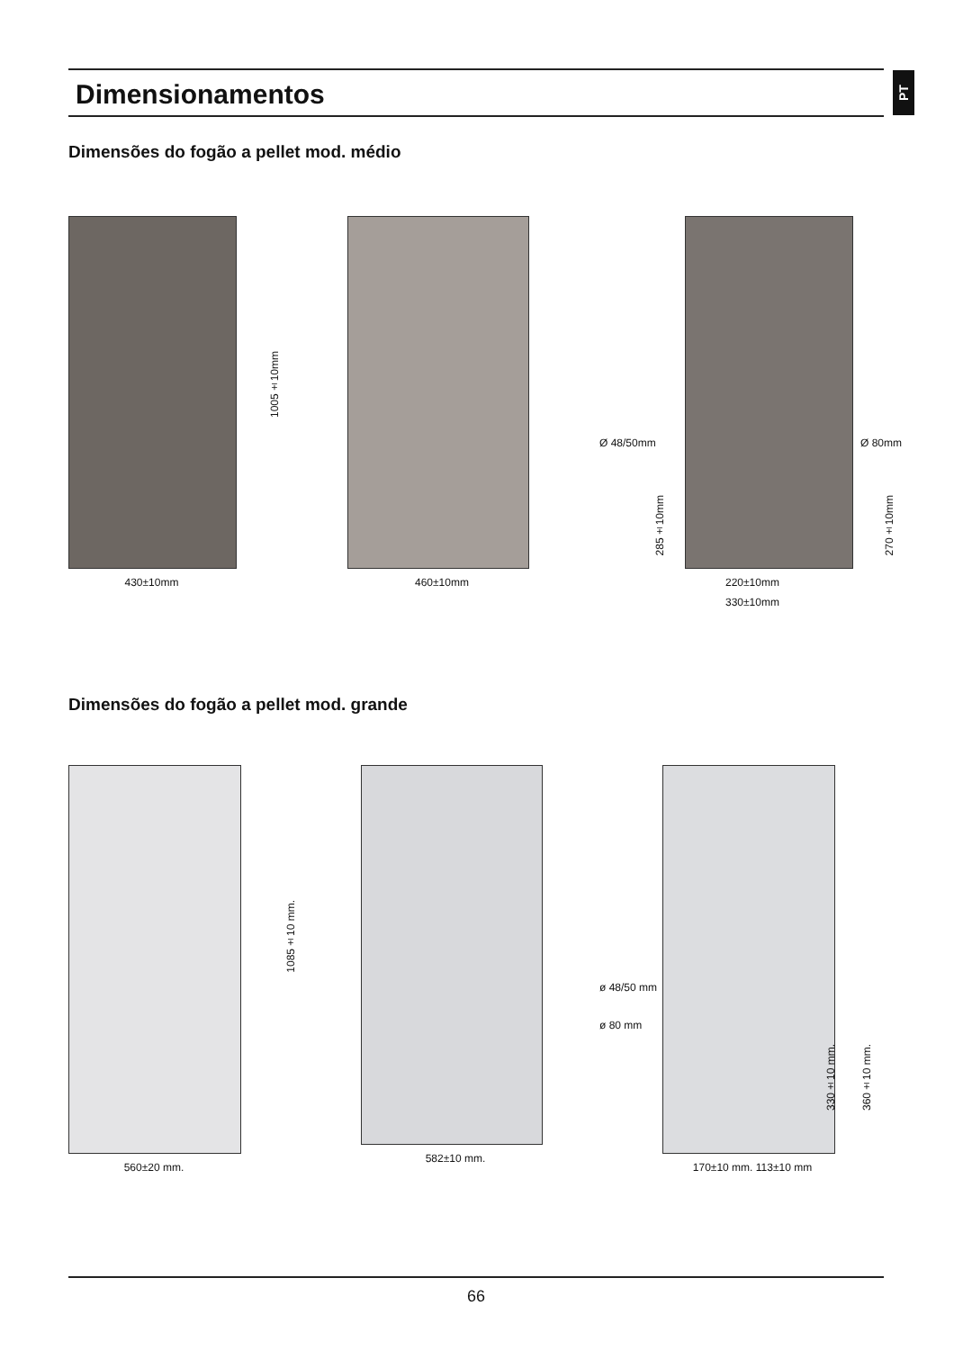Dimensionamentos
PT
Dimensões do fogão a pellet mod. médio
1005±10mm
430±10mm
460±10mm
Ø 48/50mm Ø 80mm
285±10mm
270±10mm
220±10mm
330±10mm
Dimensões do fogão a pellet mod. grande
1085±10 mm.
560±20 mm.
582±10 mm.
ø 48/50 mm
ø 80 mm
330±10 mm.
360±10 mm.
170±10 mm. 113±10 mm
66